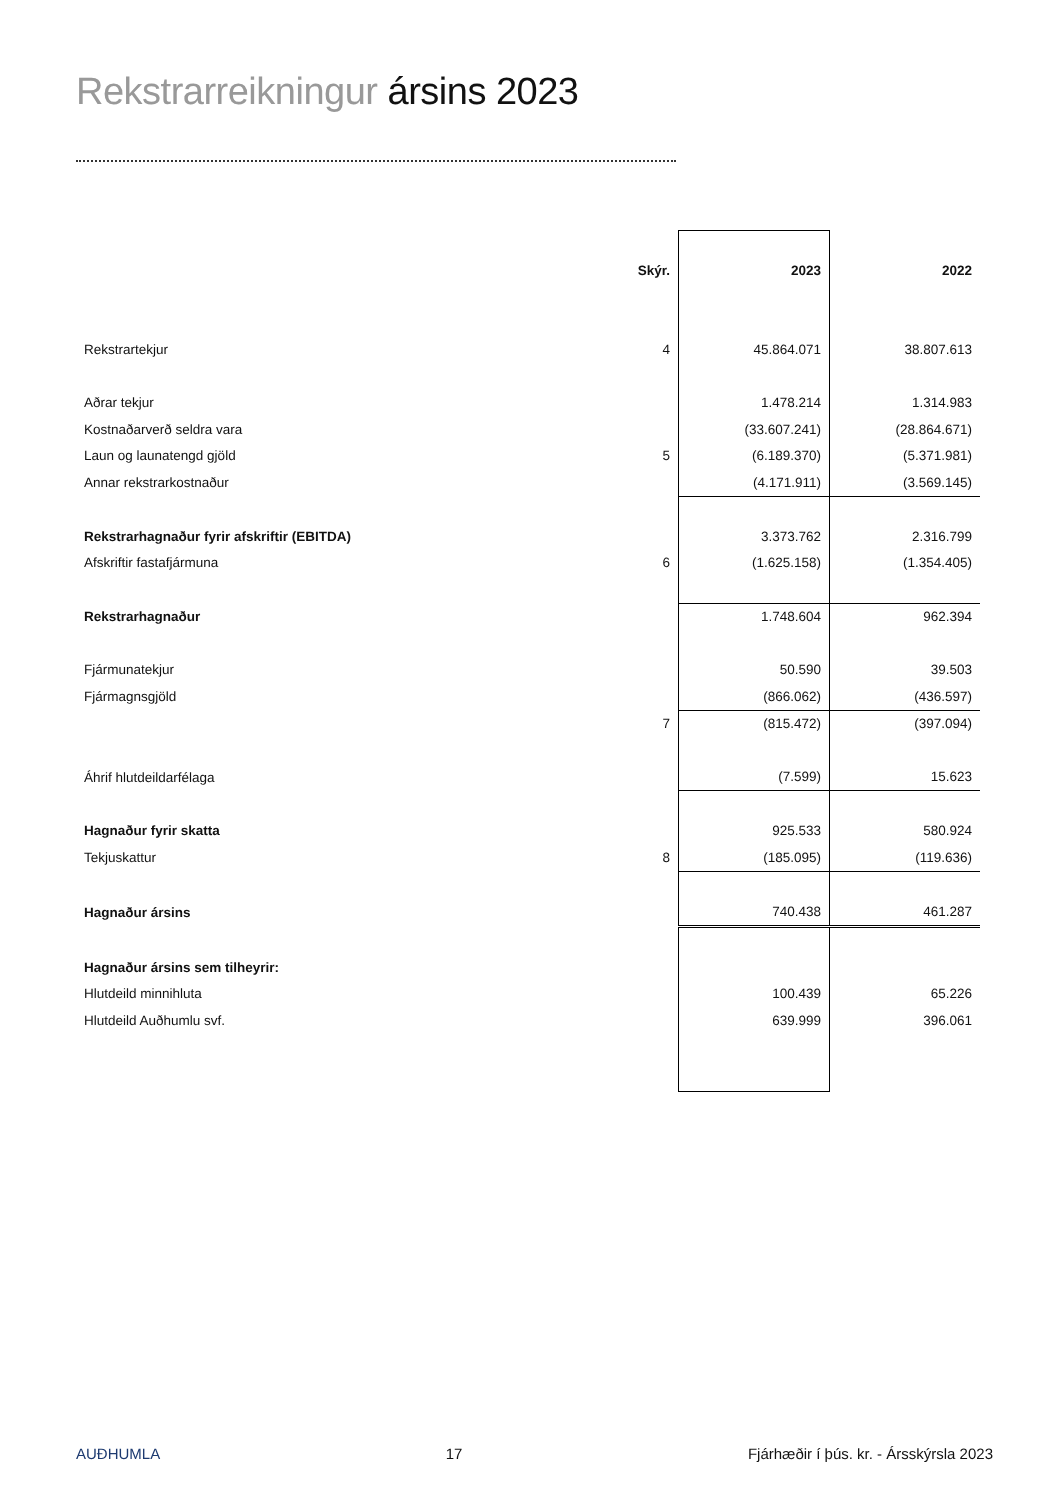Rekstrarreikningur ársins 2023
| | Skýr. | 2023 | 2022 |
| Rekstrartekjur | 4 | 45.864.071 | 38.807.613 |
| Aðrar tekjur | | 1.478.214 | 1.314.983 |
| Kostnaðarverð seldra vara | | (33.607.241) | (28.864.671) |
| Laun og launatengd gjöld | 5 | (6.189.370) | (5.371.981) |
| Annar rekstrarkostnaður | | (4.171.911) | (3.569.145) |
| Rekstrarhagnaður fyrir afskriftir (EBITDA) | | 3.373.762 | 2.316.799 |
| Afskriftir fastafjármuna | 6 | (1.625.158) | (1.354.405) |
| Rekstrarhagnaður | | 1.748.604 | 962.394 |
| Fjármunatekjur | | 50.590 | 39.503 |
| Fjármagnsgjöld | | (866.062) | (436.597) |
| | 7 | (815.472) | (397.094) |
| Áhrif hlutdeildarfélaga | | (7.599) | 15.623 |
| Hagnaður fyrir skatta | | 925.533 | 580.924 |
| Tekjuskattur | 8 | (185.095) | (119.636) |
| Hagnaður ársins | | 740.438 | 461.287 |
| Hagnaður ársins sem tilheyrir: | | | |
| Hlutdeild minnihluta | | 100.439 | 65.226 |
| Hlutdeild Auðhumlu svf. | | 639.999 | 396.061 |
AUÐHUMLA 17 Fjárhæðir í þús. kr. - Ársskýrsla 2023